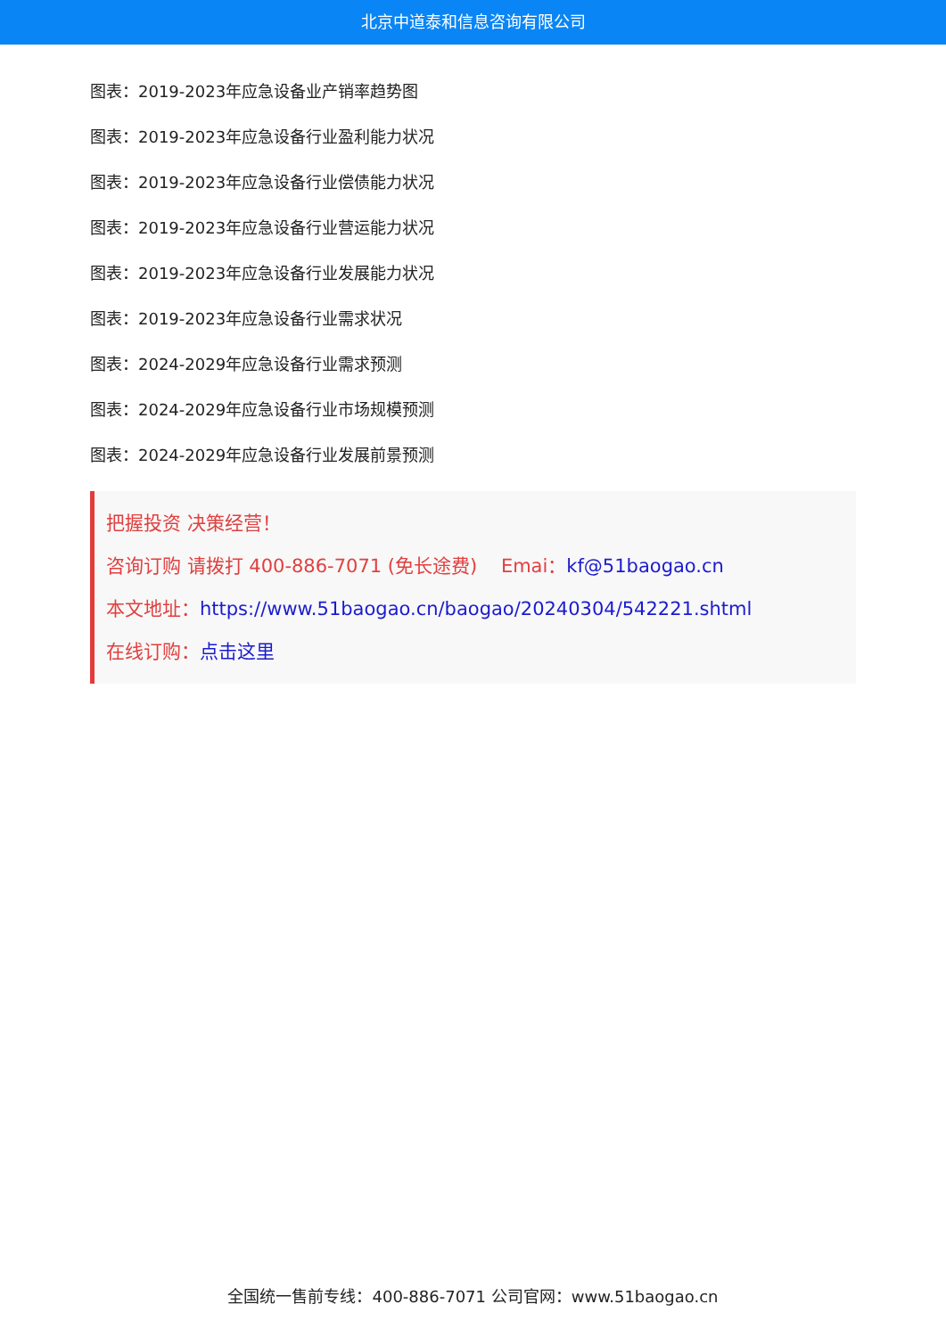北京中道泰和信息咨询有限公司
图表：2019-2023年应急设备业产销率趋势图
图表：2019-2023年应急设备行业盈利能力状况
图表：2019-2023年应急设备行业偿债能力状况
图表：2019-2023年应急设备行业营运能力状况
图表：2019-2023年应急设备行业发展能力状况
图表：2019-2023年应急设备行业需求状况
图表：2024-2029年应急设备行业需求预测
图表：2024-2029年应急设备行业市场规模预测
图表：2024-2029年应急设备行业发展前景预测
把握投资 决策经营！
咨询订购 请拨打 400-886-7071 (免长途费) Emai：kf@51baogao.cn
本文地址：https://www.51baogao.cn/baogao/20240304/542221.shtml
在线订购：点击这里
全国统一售前专线：400-886-7071 公司官网：www.51baogao.cn